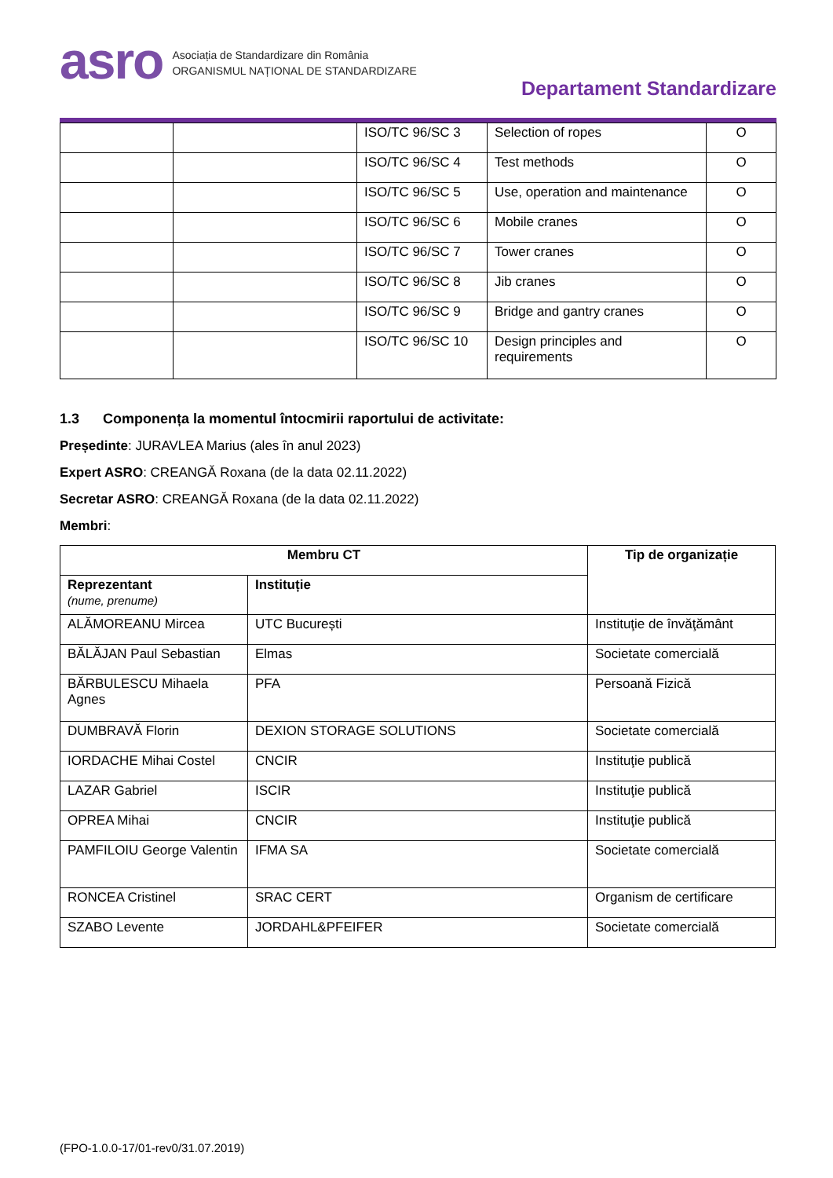asro
Asociația de Standardizare din România
ORGANISMUL NAȚIONAL DE STANDARDIZARE
Departament Standardizare
| | | ISO/TC 96/SC 3 | Selection of ropes | O |
| | | ISO/TC 96/SC 4 | Test methods | O |
| | | ISO/TC 96/SC 5 | Use, operation and maintenance | O |
| | | ISO/TC 96/SC 6 | Mobile cranes | O |
| | | ISO/TC 96/SC 7 | Tower cranes | O |
| | | ISO/TC 96/SC 8 | Jib cranes | O |
| | | ISO/TC 96/SC 9 | Bridge and gantry cranes | O |
| | | ISO/TC 96/SC 10 | Design principles and requirements | O |
1.3 Componența la momentul întocmirii raportului de activitate:
Președinte: JURAVLEA Marius (ales în anul 2023)
Expert ASRO: CREANGĂ Roxana (de la data 02.11.2022)
Secretar ASRO: CREANGĂ Roxana (de la data 02.11.2022)
Membri:
| Membru CT | | Tip de organizație |
| --- | --- | --- |
| Reprezentant (nume, prenume) | Instituție | |
| ALĂMOREANU Mircea | UTC București | Instituţie de învăţământ |
| BĂLĂJAN Paul Sebastian | Elmas | Societate comercială |
| BĂRBULESCU Mihaela Agnes | PFA | Persoană Fizică |
| DUMBRAVĂ Florin | DEXION STORAGE SOLUTIONS | Societate comercială |
| IORDACHE Mihai Costel | CNCIR | Instituţie publică |
| LAZAR Gabriel | ISCIR | Instituţie publică |
| OPREA Mihai | CNCIR | Instituţie publică |
| PAMFILOIU George Valentin | IFMA SA | Societate comercială |
| RONCEA Cristinel | SRAC CERT | Organism de certificare |
| SZABO Levente | JORDAHL&PFEIFER | Societate comercială |
(FPO-1.0.0-17/01-rev0/31.07.2019)